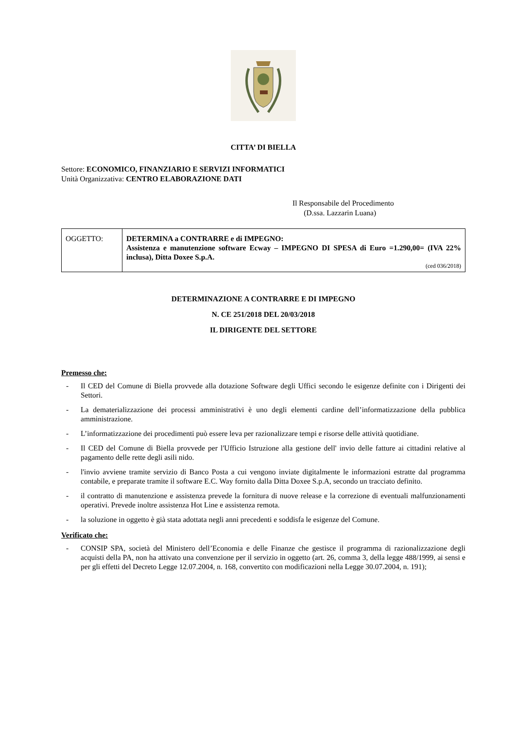CITTA’ DI BIELLA
Settore: ECONOMICO, FINANZIARIO E SERVIZI INFORMATICI
Unità Organizzativa: CENTRO ELABORAZIONE DATI
Il Responsabile del Procedimento
(D.ssa. Lazzarin Luana)
| OGGETTO: | DETERMINA a CONTRARRE e di IMPEGNO: Assistenza e manutenzione software Ecway – IMPEGNO DI SPESA di Euro =1.290,00= (IVA 22% inclusa), Ditta Doxee S.p.A. (ced 036/2018) |
DETERMINAZIONE A CONTRARRE E DI IMPEGNO
N. CE 251/2018 DEL 20/03/2018
IL DIRIGENTE DEL SETTORE
Premesso che:
- Il CED del Comune di Biella provvede alla dotazione Software degli Uffici secondo le esigenze definite con i Dirigenti dei Settori.
- La dematerializzazione dei processi amministrativi è uno degli elementi cardine dell’informatizzazione della pubblica amministrazione.
- L’informatizzazione dei procedimenti può essere leva per razionalizzare tempi e risorse delle attività quotidiane.
- Il CED del Comune di Biella provvede per l'Ufficio Istruzione alla gestione dell' invio delle fatture ai cittadini relative al pagamento delle rette degli asili nido.
- l'invio avviene tramite servizio di Banco Posta a cui vengono inviate digitalmente le informazioni estratte dal programma contabile, e preparate tramite il software E.C. Way fornito dalla Ditta Doxee S.p.A, secondo un tracciato definito.
- il contratto di manutenzione e assistenza prevede la fornitura di nuove release e la correzione di eventuali malfunzionamenti operativi. Prevede inoltre assistenza Hot Line e assistenza remota.
- la soluzione in oggetto è già stata adottata negli anni precedenti e soddisfa le esigenze del Comune.
Verificato che:
- CONSIP SPA, società del Ministero dell’Economia e delle Finanze che gestisce il programma di razionalizzazione degli acquisti della PA, non ha attivato una convenzione per il servizio in oggetto (art. 26, comma 3, della legge 488/1999, ai sensi e per gli effetti del Decreto Legge 12.07.2004, n. 168, convertito con modificazioni nella Legge 30.07.2004, n. 191);